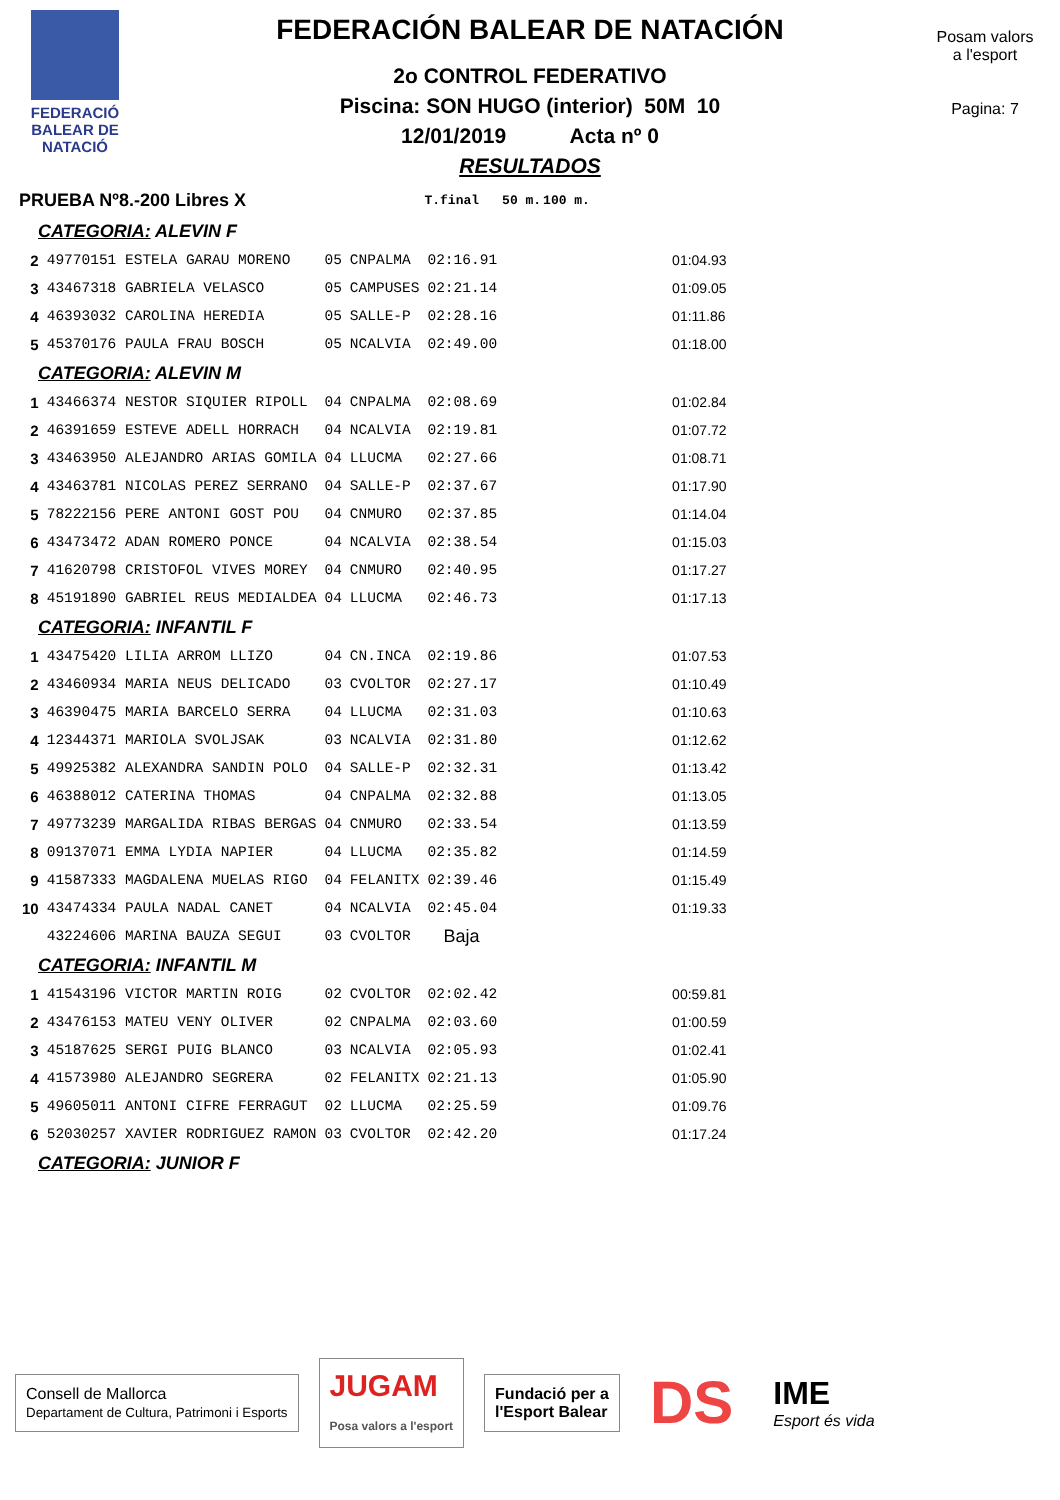FEDERACIÓ
BALEAR DE
NATACIÓ
FEDERACIÓN BALEAR DE NATACIÓN
2o CONTROL FEDERATIVO
Piscina: SON HUGO (interior) 50M 10
12/01/2019 Acta nº 0
RESULTADOS
Posam valors
a l'esport
Pagina: 7
| PRUEBA Nº8.-200 Libres X | | | | T.final | 50 m. | 100 m. |
| --- | --- | --- | --- | --- | --- | --- |
| CATEGORIA: ALEVIN F | | | | | | |
| 2 | 49770151 ESTELA GARAU MORENO | 05 | CNPALMA | 02:16.91 | | 01:04.93 |
| 3 | 43467318 GABRIELA VELASCO | 05 | CAMPUSES | 02:21.14 | | 01:09.05 |
| 4 | 46393032 CAROLINA HEREDIA | 05 | SALLE-P | 02:28.16 | | 01:11.86 |
| 5 | 45370176 PAULA FRAU BOSCH | 05 | NCALVIA | 02:49.00 | | 01:18.00 |
| CATEGORIA: ALEVIN M | | | | | | |
| 1 | 43466374 NESTOR SIQUIER RIPOLL | 04 | CNPALMA | 02:08.69 | | 01:02.84 |
| 2 | 46391659 ESTEVE ADELL HORRACH | 04 | NCALVIA | 02:19.81 | | 01:07.72 |
| 3 | 43463950 ALEJANDRO ARIAS GOMILA | 04 | LLUCMA | 02:27.66 | | 01:08.71 |
| 4 | 43463781 NICOLAS PEREZ SERRANO | 04 | SALLE-P | 02:37.67 | | 01:17.90 |
| 5 | 78222156 PERE ANTONI GOST POU | 04 | CNMURO | 02:37.85 | | 01:14.04 |
| 6 | 43473472 ADAN ROMERO PONCE | 04 | NCALVIA | 02:38.54 | | 01:15.03 |
| 7 | 41620798 CRISTOFOL VIVES MOREY | 04 | CNMURO | 02:40.95 | | 01:17.27 |
| 8 | 45191890 GABRIEL REUS MEDIALDEA | 04 | LLUCMA | 02:46.73 | | 01:17.13 |
| CATEGORIA: INFANTIL F | | | | | | |
| 1 | 43475420 LILIA ARROM LLIZO | 04 | CN.INCA | 02:19.86 | | 01:07.53 |
| 2 | 43460934 MARIA NEUS DELICADO | 03 | CVOLTOR | 02:27.17 | | 01:10.49 |
| 3 | 46390475 MARIA BARCELO SERRA | 04 | LLUCMA | 02:31.03 | | 01:10.63 |
| 4 | 12344371 MARIOLA SVOLJSAK | 03 | NCALVIA | 02:31.80 | | 01:12.62 |
| 5 | 49925382 ALEXANDRA SANDIN POLO | 04 | SALLE-P | 02:32.31 | | 01:13.42 |
| 6 | 46388012 CATERINA THOMAS | 04 | CNPALMA | 02:32.88 | | 01:13.05 |
| 7 | 49773239 MARGALIDA RIBAS BERGAS | 04 | CNMURO | 02:33.54 | | 01:13.59 |
| 8 | 09137071 EMMA LYDIA NAPIER | 04 | LLUCMA | 02:35.82 | | 01:14.59 |
| 9 | 41587333 MAGDALENA MUELAS RIGO | 04 | FELANITX | 02:39.46 | | 01:15.49 |
| 10 | 43474334 PAULA NADAL CANET | 04 | NCALVIA | 02:45.04 | | 01:19.33 |
| | 43224606 MARINA BAUZA SEGUI | 03 | CVOLTOR | Baja | | |
| CATEGORIA: INFANTIL M | | | | | | |
| 1 | 41543196 VICTOR MARTIN ROIG | 02 | CVOLTOR | 02:02.42 | | 00:59.81 |
| 2 | 43476153 MATEU VENY OLIVER | 02 | CNPALMA | 02:03.60 | | 01:00.59 |
| 3 | 45187625 SERGI PUIG BLANCO | 03 | NCALVIA | 02:05.93 | | 01:02.41 |
| 4 | 41573980 ALEJANDRO SEGRERA | 02 | FELANITX | 02:21.13 | | 01:05.90 |
| 5 | 49605011 ANTONI CIFRE FERRAGUT | 02 | LLUCMA | 02:25.59 | | 01:09.76 |
| 6 | 52030257 XAVIER RODRIGUEZ RAMON | 03 | CVOLTOR | 02:42.20 | | 01:17.24 |
| CATEGORIA: JUNIOR F | | | | | | |
Consell de Mallorca
Departament de Cultura, Patrimoni i Esports
JUGAM
Posa valors a l'esport
Fundació per a
l'Esport Balear
DS
IME
Esport és vida